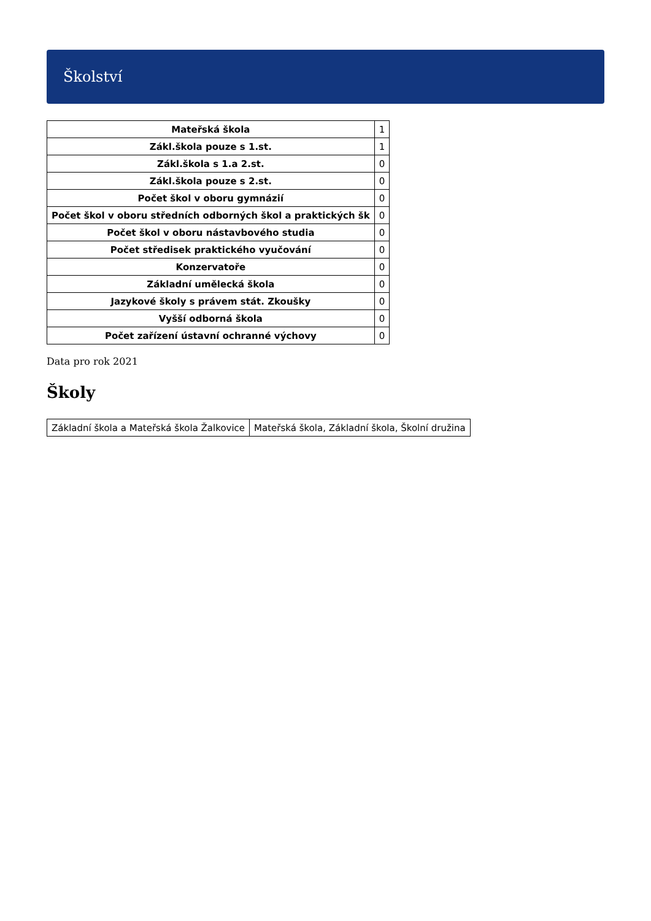Školství
| Mateřská škola | 1 |
| Zákl.škola pouze s 1.st. | 1 |
| Zákl.škola s 1.a 2.st. | 0 |
| Zákl.škola pouze s 2.st. | 0 |
| Počet škol v oboru gymnázií | 0 |
| Počet škol v oboru středních odborných škol a praktických šk | 0 |
| Počet škol v oboru nástavbového studia | 0 |
| Počet středisek praktického vyučování | 0 |
| Konzervatoře | 0 |
| Základní umělecká škola | 0 |
| Jazykové školy s právem stát. Zkoušky | 0 |
| Vyšší odborná škola | 0 |
| Počet zařízení ústavní ochranné výchovy | 0 |
Data pro rok 2021
Školy
| Základní škola a Mateřská škola Žalkovice | Mateřská škola, Základní škola, Školní družina |